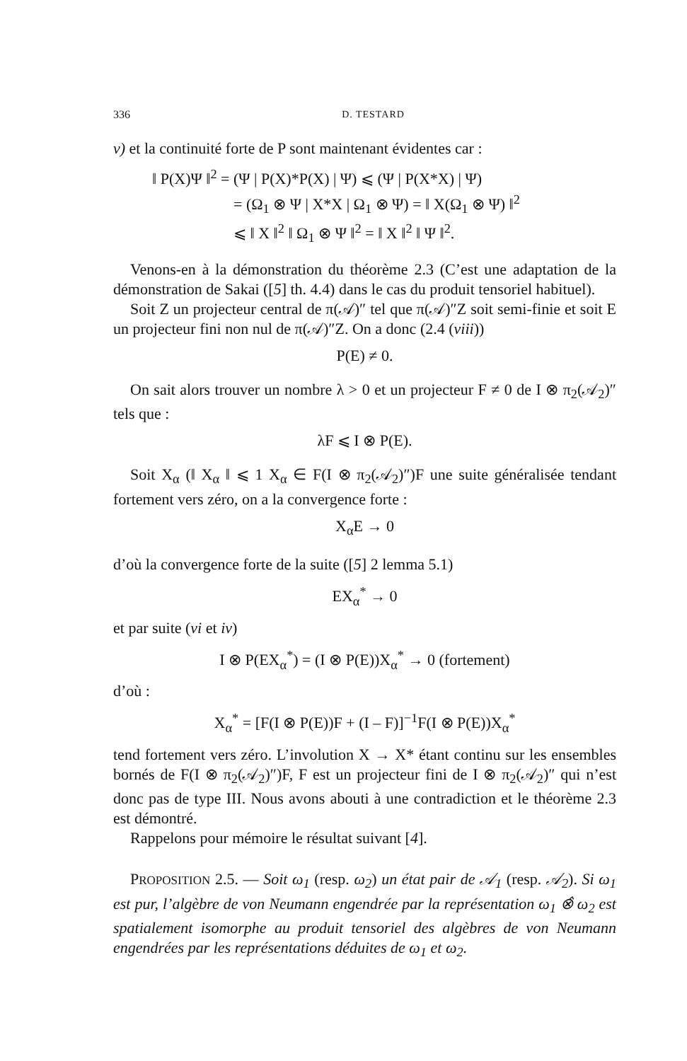336 D. TESTARD
v) et la continuité forte de P sont maintenant évidentes car :
‖ P(X)Ψ ‖<sup>2</sup> = (Ψ | P(X)*P(X) | Ψ) ⩽ (Ψ | P(X*X) | Ψ)
= (Ω<sub>1</sub> ⊗ Ψ | X*X | Ω<sub>1</sub> ⊗ Ψ) = ‖ X(Ω<sub>1</sub> ⊗ Ψ) ‖<sup>2</sup>
⩽ ‖ X ‖<sup>2</sup> ‖ Ω<sub>1</sub> ⊗ Ψ ‖<sup>2</sup> = ‖ X ‖<sup>2</sup> ‖ Ψ ‖<sup>2</sup>.
Venons-en à la démonstration du théorème 2.3 (C’est une adaptation de la démonstration de Sakai ([5] th. 4.4) dans le cas du produit tensoriel habituel).
Soit Z un projecteur central de π(𝒜)″ tel que π(𝒜)″Z soit semi-finie et soit E un projecteur fini non nul de π(𝒜)″Z. On a donc (2.4 (viii))
P(E) ≠ 0.
On sait alors trouver un nombre λ > 0 et un projecteur F ≠ 0 de I ⊗ π<sub>2</sub>(𝒜<sub>2</sub>)″ tels que :
λF ⩽ I ⊗ P(E).
Soit X<sub>α</sub> (‖ X<sub>α</sub> ‖ ⩽ 1 X<sub>α</sub> ∈ F(I ⊗ π<sub>2</sub>(𝒜<sub>2</sub>)″)F une suite généralisée tendant fortement vers zéro, on a la convergence forte :
X<sub>α</sub>E → 0
d’où la convergence forte de la suite ([5] 2 lemma 5.1)
EX<sub>α</sub><sup>*</sup> → 0
et par suite (vi et iv)
I ⊗ P(EX<sub>α</sub><sup>*</sup>) = (I ⊗ P(E))X<sub>α</sub><sup>*</sup> → 0 (fortement)
d’où :
X<sub>α</sub><sup>*</sup> = [F(I ⊗ P(E))F + (I – F)]<sup>−1</sup>F(I ⊗ P(E))X<sub>α</sub><sup>*</sup>
tend fortement vers zéro. L’involution X → X* étant continu sur les ensembles bornés de F(I ⊗ π<sub>2</sub>(𝒜<sub>2</sub>)″)F, F est un projecteur fini de I ⊗ π<sub>2</sub>(𝒜<sub>2</sub>)″ qui n’est donc pas de type III. Nous avons abouti à une contradiction et le théorème 2.3 est démontré.
Rappelons pour mémoire le résultat suivant [4].
PROPOSITION 2.5. — Soit ω<sub>1</sub> (resp. ω<sub>2</sub>) un état pair de 𝒜<sub>1</sub> (resp. 𝒜<sub>2</sub>). Si ω<sub>1</sub> est pur, l’algèbre de von Neumann engendrée par la représentation ω<sub>1</sub> ⊗̂ ω<sub>2</sub> est spatialement isomorphe au produit tensoriel des algèbres de von Neumann engendrées par les représentations déduites de ω<sub>1</sub> et ω<sub>2</sub>.